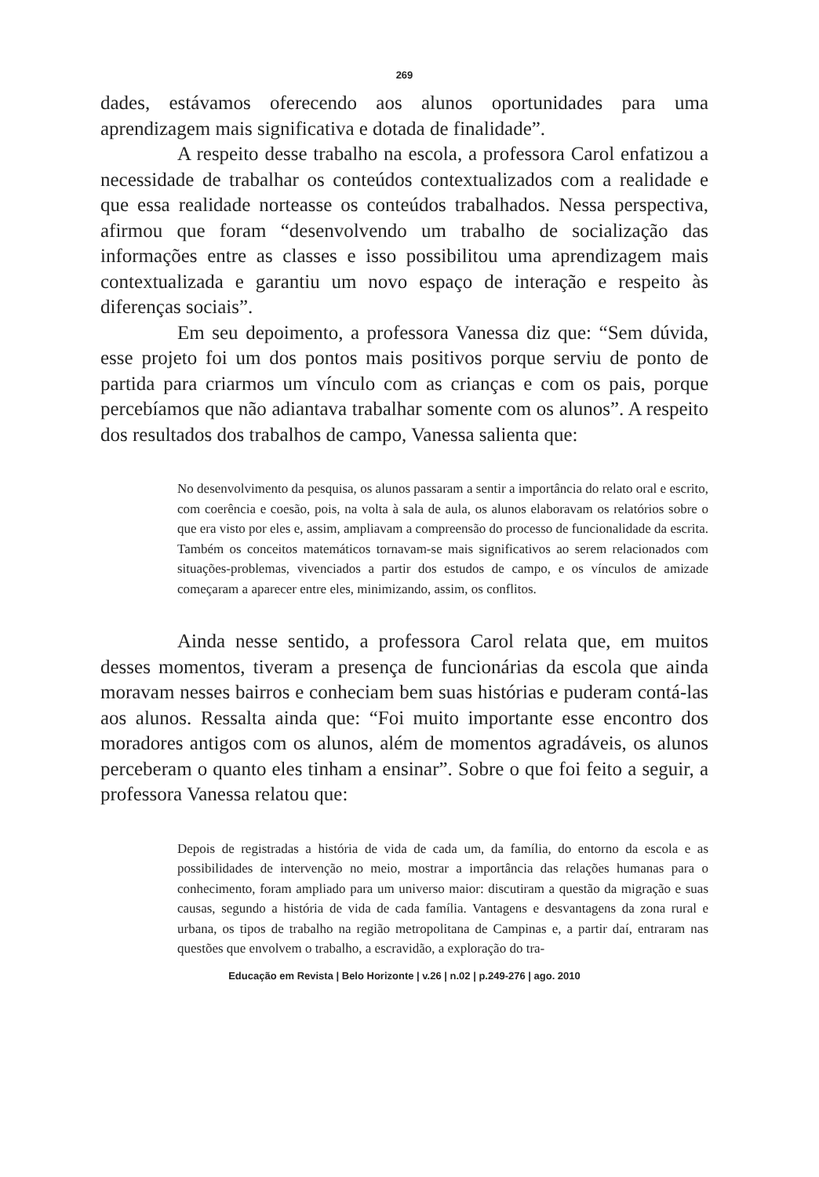269
dades, estávamos oferecendo aos alunos oportunidades para uma aprendizagem mais significativa e dotada de finalidade”.
A respeito desse trabalho na escola, a professora Carol enfatizou a necessidade de trabalhar os conteúdos contextualizados com a realidade e que essa realidade norteasse os conteúdos trabalhados. Nessa perspectiva, afirmou que foram “desenvolvendo um trabalho de socialização das informações entre as classes e isso possibilitou uma aprendizagem mais contextualizada e garantiu um novo espaço de interação e respeito às diferenças sociais”.
Em seu depoimento, a professora Vanessa diz que: “Sem dúvida, esse projeto foi um dos pontos mais positivos porque serviu de ponto de partida para criarmos um vínculo com as crianças e com os pais, porque percebíamos que não adiantava trabalhar somente com os alunos”. A respeito dos resultados dos trabalhos de campo, Vanessa salienta que:
No desenvolvimento da pesquisa, os alunos passaram a sentir a importância do relato oral e escrito, com coerência e coesão, pois, na volta à sala de aula, os alunos elaboravam os relatórios sobre o que era visto por eles e, assim, ampliavam a compreensão do processo de funcionalidade da escrita. Também os conceitos matemáticos tornavam-se mais significativos ao serem relacionados com situações-problemas, vivenciados a partir dos estudos de campo, e os vínculos de amizade começaram a aparecer entre eles, minimizando, assim, os conflitos.
Ainda nesse sentido, a professora Carol relata que, em muitos desses momentos, tiveram a presença de funcionárias da escola que ainda moravam nesses bairros e conheciam bem suas histórias e puderam contá-las aos alunos. Ressalta ainda que: “Foi muito importante esse encontro dos moradores antigos com os alunos, além de momentos agradáveis, os alunos perceberam o quanto eles tinham a ensinar”. Sobre o que foi feito a seguir, a professora Vanessa relatou que:
Depois de registradas a história de vida de cada um, da família, do entorno da escola e as possibilidades de intervenção no meio, mostrar a importância das relações humanas para o conhecimento, foram ampliado para um universo maior: discutiram a questão da migração e suas causas, segundo a história de vida de cada família. Vantagens e desvantagens da zona rural e urbana, os tipos de trabalho na região metropolitana de Campinas e, a partir daí, entraram nas questões que envolvem o trabalho, a escravidão, a exploração do tra-
Educação em Revista | Belo Horizonte | v.26 | n.02 | p.249-276 | ago. 2010